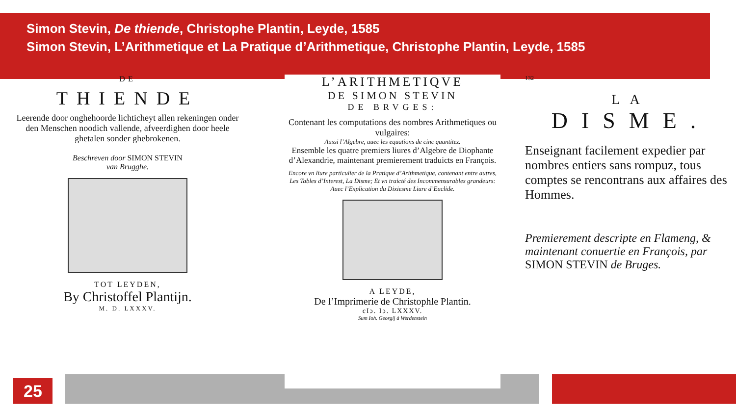Simon Stevin, De thiende, Christophe Plantin, Leyde, 1585
Simon Stevin, L’Arithmetique et La Pratique d’Arithmetique, Christophe Plantin, Leyde, 1585
DE
THIENDE
Leerende door onghehoorde lichticheyt allen rekeningen onder den Menschen noodich vallende, afveerdighen door heele ghetalen sonder ghebrokenen.
Beschreven door SIMON STEVIN
van Brugghe.
TOT LEYDEN,
By Christoffel Plantijn.
M. D. LXXXV.
L’ARITHMETIQVE
DE SIMON STEVIN
DE BRVGES:
Contenant les computations des nombres Arithmetiques ou vulgaires:
Aussi l’Algebre, auec les equations de cinc quantitez.
Ensemble les quatre premiers liures d’Algebre de Diophante d’Alexandrie, maintenant premierement traduicts en François.
Encore vn liure particulier de la Pratique d’Arithmetique, contenant entre autres, Les Tables d’Interest, La Disme; Et vn traicté des Incommensurables grandeurs: Auec l’Explication du Dixiesme Liure d’Euclide.
A LEYDE,
De l’Imprimerie de Christophle Plantin.
cIɔ. Iɔ. LXXXV.
Sum Ioh. Georgij à Werdenstein
132
LA
DISME.
Enseignant facilement expedier par nombres entiers sans rompuz, tous comptes se rencontrans aux affaires des Hommes.
Premierement descripte en Flameng, & maintenant conuertie en François, par SIMON STEVIN de Bruges.
25